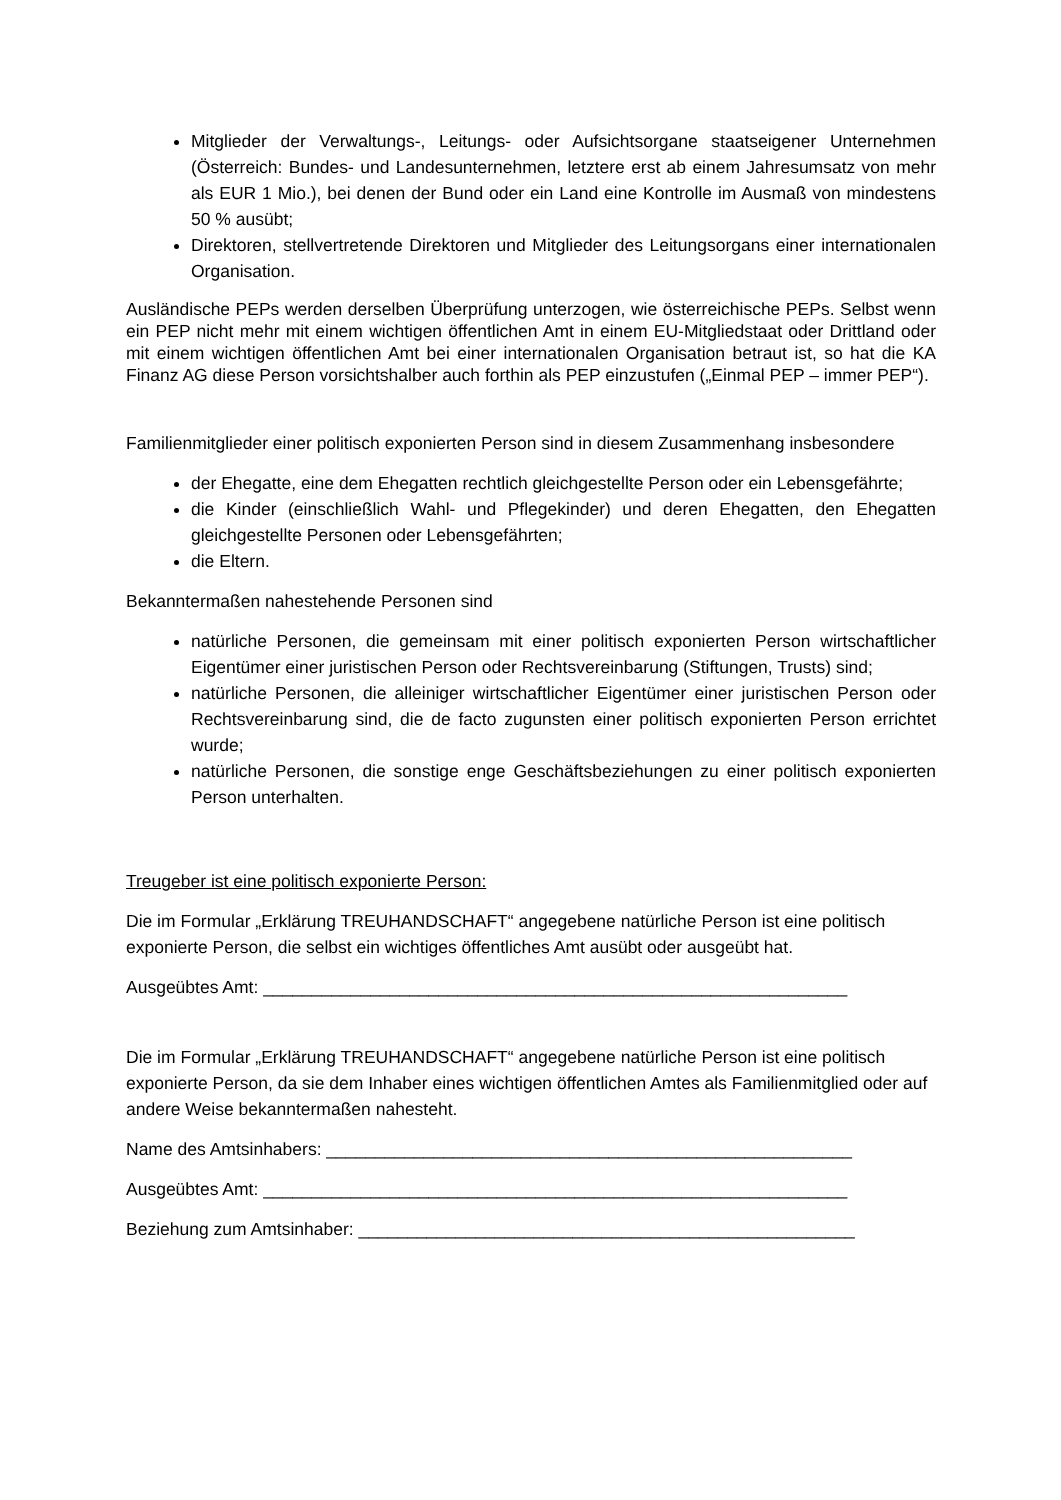Mitglieder der Verwaltungs-, Leitungs- oder Aufsichtsorgane staatseigener Unternehmen (Österreich: Bundes- und Landesunternehmen, letztere erst ab einem Jahresumsatz von mehr als EUR 1 Mio.), bei denen der Bund oder ein Land eine Kontrolle im Ausmaß von mindestens 50 % ausübt;
Direktoren, stellvertretende Direktoren und Mitglieder des Leitungsorgans einer internationalen Organisation.
Ausländische PEPs werden derselben Überprüfung unterzogen, wie österreichische PEPs. Selbst wenn ein PEP nicht mehr mit einem wichtigen öffentlichen Amt in einem EU-Mitgliedstaat oder Drittland oder mit einem wichtigen öffentlichen Amt bei einer internationalen Organisation betraut ist, so hat die KA Finanz AG diese Person vorsichtshalber auch forthin als PEP einzustufen („Einmal PEP – immer PEP“).
Familienmitglieder einer politisch exponierten Person sind in diesem Zusammenhang insbesondere
der Ehegatte, eine dem Ehegatten rechtlich gleichgestellte Person oder ein Lebensgefährte;
die Kinder (einschließlich Wahl- und Pflegekinder) und deren Ehegatten, den Ehegatten gleichgestellte Personen oder Lebensgefährten;
die Eltern.
Bekanntermaßen nahestehende Personen sind
natürliche Personen, die gemeinsam mit einer politisch exponierten Person wirtschaftlicher Eigentümer einer juristischen Person oder Rechtsvereinbarung (Stiftungen, Trusts) sind;
natürliche Personen, die alleiniger wirtschaftlicher Eigentümer einer juristischen Person oder Rechtsvereinbarung sind, die de facto zugunsten einer politisch exponierten Person errichtet wurde;
natürliche Personen, die sonstige enge Geschäftsbeziehungen zu einer politisch exponierten Person unterhalten.
Treugeber ist eine politisch exponierte Person:
Die im Formular „Erklärung TREUHANDSCHAFT“ angegebene natürliche Person ist eine politisch exponierte Person, die selbst ein wichtiges öffentliches Amt ausübt oder ausgeübt hat.
Ausgeübtes Amt: ____________________________________________________________
Die im Formular „Erklärung TREUHANDSCHAFT“ angegebene natürliche Person ist eine politisch exponierte Person, da sie dem Inhaber eines wichtigen öffentlichen Amtes als Familienmitglied oder auf andere Weise bekanntermaßen nahesteht.
Name des Amtsinhabers: ______________________________________________________
Ausgeübtes Amt: ____________________________________________________________
Beziehung zum Amtsinhaber: ___________________________________________________